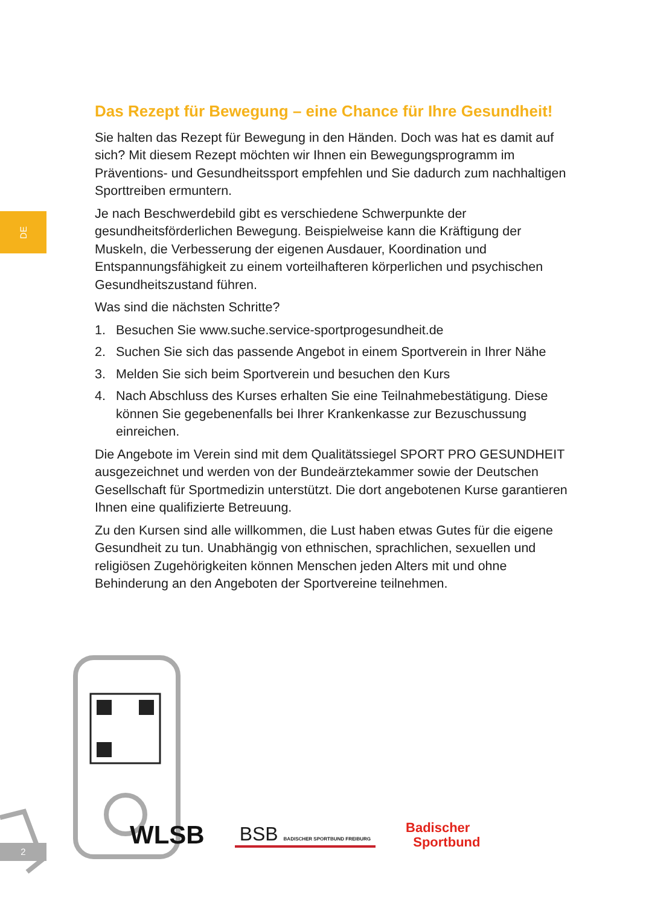DE
Das Rezept für Bewegung – eine Chance für Ihre Gesundheit!
Sie halten das Rezept für Bewegung in den Händen. Doch was hat es damit auf sich? Mit diesem Rezept möchten wir Ihnen ein Bewegungsprogramm im Präventions- und Gesundheitssport empfehlen und Sie dadurch zum nachhaltigen Sporttreiben ermuntern.
Je nach Beschwerdebild gibt es verschiedene Schwerpunkte der gesundheitsförderlichen Bewegung. Beispielweise kann die Kräftigung der Muskeln, die Verbesserung der eigenen Ausdauer, Koordination und Entspannungsfähigkeit zu einem vorteilhafteren körperlichen und psychischen Gesundheitszustand führen.
Was sind die nächsten Schritte?
1. Besuchen Sie www.suche.service-sportprogesundheit.de
2. Suchen Sie sich das passende Angebot in einem Sportverein in Ihrer Nähe
3. Melden Sie sich beim Sportverein und besuchen den Kurs
4. Nach Abschluss des Kurses erhalten Sie eine Teilnahmebestätigung. Diese können Sie gegebenenfalls bei Ihrer Krankenkasse zur Bezuschussung einreichen.
Die Angebote im Verein sind mit dem Qualitätssiegel SPORT PRO GESUNDHEIT ausgezeichnet und werden von der Bundeärztekammer sowie der Deutschen Gesellschaft für Sportmedizin unterstützt. Die dort angebotenen Kurse garantieren Ihnen eine qualifizierte Betreuung.
Zu den Kursen sind alle willkommen, die Lust haben etwas Gutes für die eigene Gesundheit zu tun. Unabhängig von ethnischen, sprachlichen, sexuellen und religiösen Zugehörigkeiten können Menschen jeden Alters mit und ohne Behinderung an den Angeboten der Sportvereine teilnehmen.
2
WLSB
BSB BADISCHER SPORTBUND FREIBURG
Badischer
Sportbund